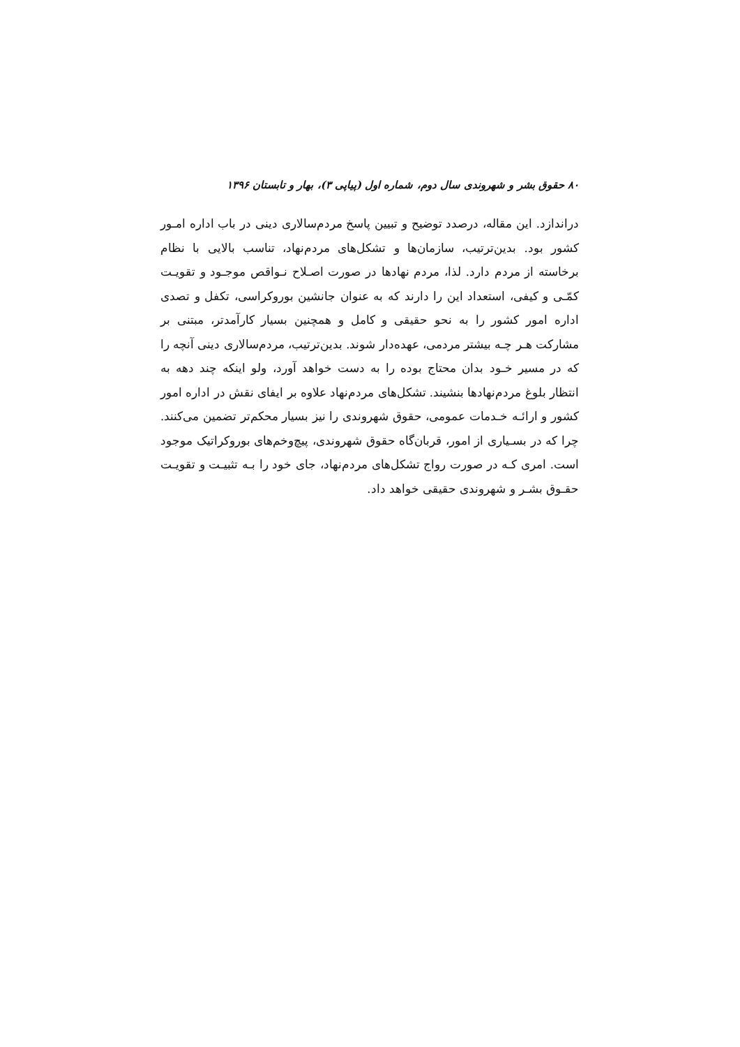۸۰ حقوق بشر و شهروندی سال دوم، شماره اول (پیاپی ۳)، بهار و تابستان ۱۳۹۶
دراندازد. این مقاله، درصدد توضیح و تبیین پاسخ مردم‌سالاری دینی در باب اداره امـور کشور بود. بدین‌ترتیب، سازمان‌ها و تشکل‌های مردم‌نهاد، تناسب بالایی با نظام برخاسته از مردم دارد. لذا، مردم نهادها در صورت اصـلاح نـواقص موجـود و تقویـت کمّـی و کیفی، استعداد این را دارند که به عنوان جانشین بوروکراسی، تکفل و تصدی اداره امور کشور را به نحو حقیقی و کامل و همچنین بسیار کارآمدتر، مبتنی بر مشارکت هـر چـه بیشتر مردمی، عهده‌دار شوند. بدین‌ترتیب، مردم‌سالاری دینی آنچه را که در مسیر خـود بدان محتاج بوده را به دست خواهد آورد، ولو اینکه چند دهه به انتظار بلوغ مردم‌نهادها بنشیند. تشکل‌های مردم‌نهاد علاوه بر ایفای نقش در اداره امور کشور و ارائـه خـدمات عمومی، حقوق شهروندی را نیز بسیار محکم‌تر تضمین می‌کنند. چرا که در بسـیاری از امور، قربان‌گاه حقوق شهروندی، پیچ‌وخم‌های بوروکراتیک موجود است. امری کـه در صورت رواج تشکل‌های مردم‌نهاد، جای خود را بـه تثبیـت و تقویـت حقـوق بشـر و شهروندی حقیقی خواهد داد.